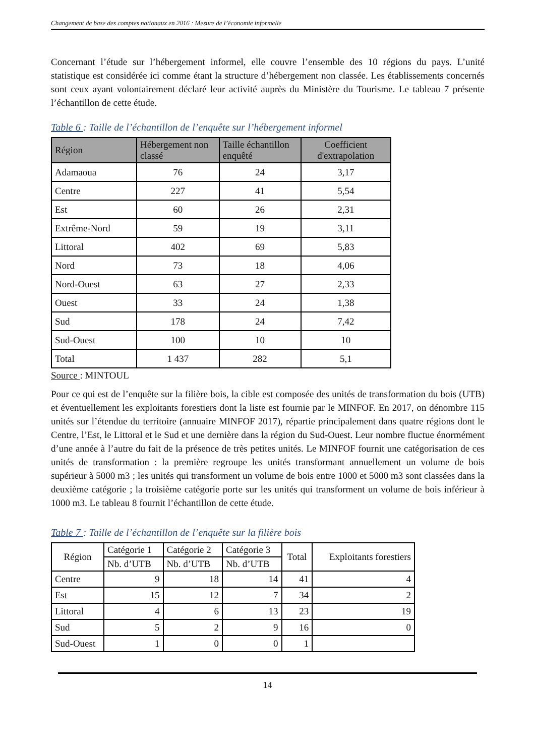Changement de base des comptes nationaux en 2016 : Mesure de l’économie informelle
Concernant l’étude sur l’hébergement informel, elle couvre l’ensemble des 10 régions du pays. L’unité statistique est considérée ici comme étant la structure d’hébergement non classée. Les établissements concernés sont ceux ayant volontairement déclaré leur activité auprès du Ministère du Tourisme. Le tableau 7 présente l’échantillon de cette étude.
Table 6 : Taille de l’échantillon de l’enquête sur l’hébergement informel
| Région | Hébergement non classé | Taille échantillon enquêté | Coefficient d'extrapolation |
| --- | --- | --- | --- |
| Adamaoua | 76 | 24 | 3,17 |
| Centre | 227 | 41 | 5,54 |
| Est | 60 | 26 | 2,31 |
| Extrême-Nord | 59 | 19 | 3,11 |
| Littoral | 402 | 69 | 5,83 |
| Nord | 73 | 18 | 4,06 |
| Nord-Ouest | 63 | 27 | 2,33 |
| Ouest | 33 | 24 | 1,38 |
| Sud | 178 | 24 | 7,42 |
| Sud-Ouest | 100 | 10 | 10 |
| Total | 1 437 | 282 | 5,1 |
Source : MINTOUL
Pour ce qui est de l’enquête sur la filière bois, la cible est composée des unités de transformation du bois (UTB) et éventuellement les exploitants forestiers dont la liste est fournie par le MINFOF. En 2017, on dénombre 115 unités sur l’étendue du territoire (annuaire MINFOF 2017), répartie principalement dans quatre régions dont le Centre, l’Est, le Littoral et le Sud et une dernière dans la région du Sud-Ouest. Leur nombre fluctue énormément d’une année à l’autre du fait de la présence de très petites unités. Le MINFOF fournit une catégorisation de ces unités de transformation : la première regroupe les unités transformant annuellement un volume de bois supérieur à 5000 m3 ; les unités qui transforment un volume de bois entre 1000 et 5000 m3 sont classées dans la deuxième catégorie ; la troisième catégorie porte sur les unités qui transforment un volume de bois inférieur à 1000 m3. Le tableau 8 fournit l’échantillon de cette étude.
Table 7 : Taille de l’échantillon de l’enquête sur la filière bois
| Région | Catégorie 1 | Catégorie 2 | Catégorie 3 | Total | Exploitants forestiers |
| --- | --- | --- | --- | --- | --- |
| | Nb. d’UTB | Nb. d’UTB | Nb. d’UTB | | |
| Centre | 9 | 18 | 14 | 41 | 4 |
| Est | 15 | 12 | 7 | 34 | 2 |
| Littoral | 4 | 6 | 13 | 23 | 19 |
| Sud | 5 | 2 | 9 | 16 | 0 |
| Sud-Ouest | 1 | 0 | 0 | 1 | |
14